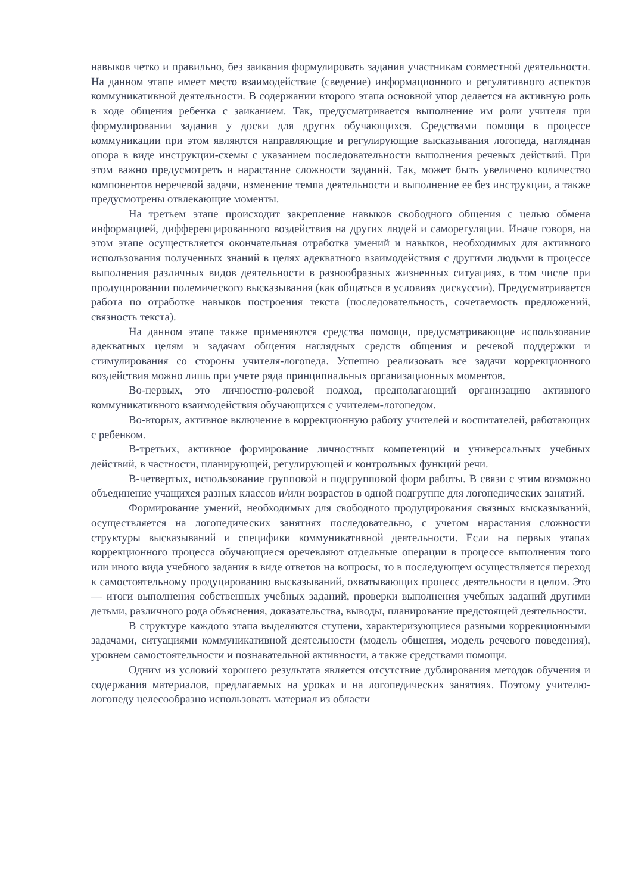навыков четко и правильно, без заикания формулировать задания участникам совместной деятельности. На данном этапе имеет место взаимодействие (сведение) информационного и регулятивного аспектов коммуникативной деятельности. В содержании второго этапа основной упор делается на активную роль в ходе общения ребенка с заиканием. Так, предусматривается выполнение им роли учителя при формулировании задания у доски для других обучающихся. Средствами помощи в процессе коммуникации при этом являются направляющие и регулирующие высказывания логопеда, наглядная опора в виде инструкции-схемы с указанием последовательности выполнения речевых действий. При этом важно предусмотреть и нарастание сложности заданий. Так, может быть увеличено количество компонентов неречевой задачи, изменение темпа деятельности и выполнение ее без инструкции, а также предусмотрены отвлекающие моменты.
На третьем этапе происходит закрепление навыков свободного общения с целью обмена информацией, дифференцированного воздействия на других людей и саморегуляции. Иначе говоря, на этом этапе осуществляется окончательная отработка умений и навыков, необходимых для активного использования полученных знаний в целях адекватного взаимодействия с другими людьми в процессе выполнения различных видов деятельности в разнообразных жизненных ситуациях, в том числе при продуцировании полемического высказывания (как общаться в условиях дискуссии). Предусматривается работа по отработке навыков построения текста (последовательность, сочетаемость предложений, связность текста).
На данном этапе также применяются средства помощи, предусматривающие использование адекватных целям и задачам общения наглядных средств общения и речевой поддержки и стимулирования со стороны учителя-логопеда. Успешно реализовать все задачи коррекционного воздействия можно лишь при учете ряда принципиальных организационных моментов.
Во-первых, это личностно-ролевой подход, предполагающий организацию активного коммуникативного взаимодействия обучающихся с учителем-логопедом.
Во-вторых, активное включение в коррекционную работу учителей и воспитателей, работающих с ребенком.
В-третьих, активное формирование личностных компетенций и универсальных учебных действий, в частности, планирующей, регулирующей и контрольных функций речи.
В-четвертых, использование групповой и подгрупповой форм работы. В связи с этим возможно объединение учащихся разных классов и/или возрастов в одной подгруппе для логопедических занятий.
Формирование умений, необходимых для свободного продуцирования связных высказываний, осуществляется на логопедических занятиях последовательно, с учетом нарастания сложности структуры высказываний и специфики коммуникативной деятельности. Если на первых этапах коррекционного процесса обучающиеся оречевляют отдельные операции в процессе выполнения того или иного вида учебного задания в виде ответов на вопросы, то в последующем осуществляется переход к самостоятельному продуцированию высказываний, охватывающих процесс деятельности в целом. Это — итоги выполнения собственных учебных заданий, проверки выполнения учебных заданий другими детьми, различного рода объяснения, доказательства, выводы, планирование предстоящей деятельности.
В структуре каждого этапа выделяются ступени, характеризующиеся разными коррекционными задачами, ситуациями коммуникативной деятельности (модель общения, модель речевого поведения), уровнем самостоятельности и познавательной активности, а также средствами помощи.
Одним из условий хорошего результата является отсутствие дублирования методов обучения и содержания материалов, предлагаемых на уроках и на логопедических занятиях. Поэтому учителю-логопеду целесообразно использовать материал из области